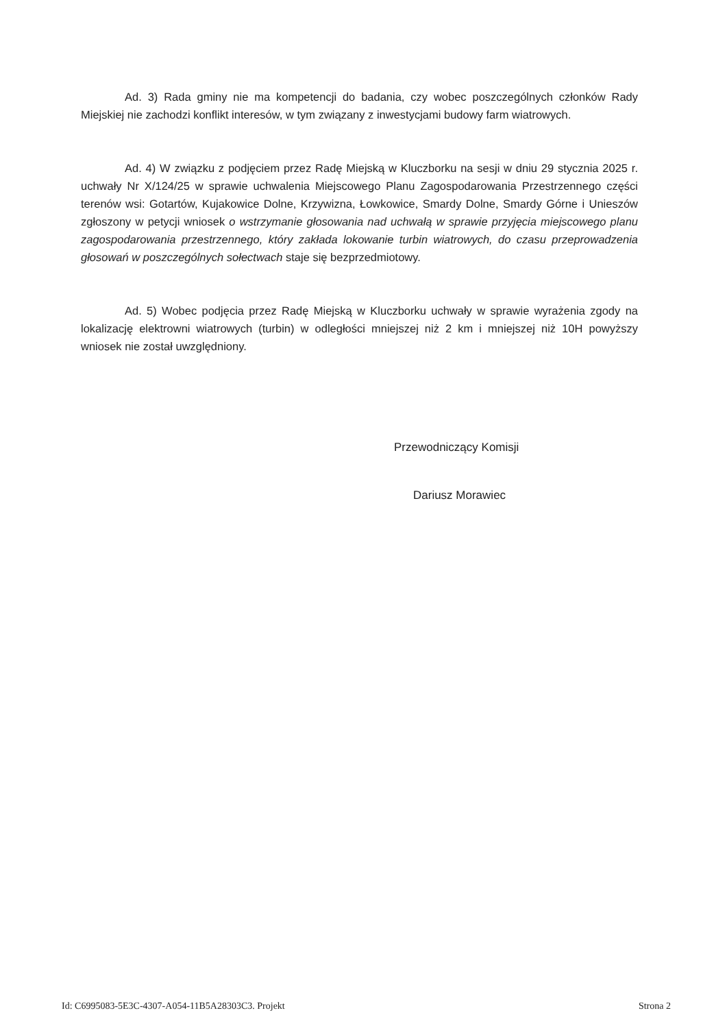Ad. 3) Rada gminy nie ma kompetencji do badania, czy wobec poszczególnych członków Rady Miejskiej nie zachodzi konflikt interesów, w tym związany z inwestycjami budowy farm wiatrowych.
Ad. 4) W związku z podjęciem przez Radę Miejską w Kluczborku na sesji w dniu 29 stycznia 2025 r. uchwały Nr X/124/25 w sprawie uchwalenia Miejscowego Planu Zagospodarowania Przestrzennego części terenów wsi: Gotartów, Kujakowice Dolne, Krzywizna, Łowkowice, Smardy Dolne, Smardy Górne i Unieszów zgłoszony w petycji wniosek o wstrzymanie głosowania nad uchwałą w sprawie przyjęcia miejscowego planu zagospodarowania przestrzennego, który zakłada lokowanie turbin wiatrowych, do czasu przeprowadzenia głosowań w poszczególnych sołectwach staje się bezprzedmiotowy.
Ad. 5) Wobec podjęcia przez Radę Miejską w Kluczborku uchwały w sprawie wyrażenia zgody na lokalizację elektrowni wiatrowych (turbin) w odległości mniejszej niż 2 km i mniejszej niż 10H powyższy wniosek nie został uwzględniony.
Przewodniczący Komisji
Dariusz Morawiec
Id: C6995083-5E3C-4307-A054-11B5A28303C3. Projekt Strona 2